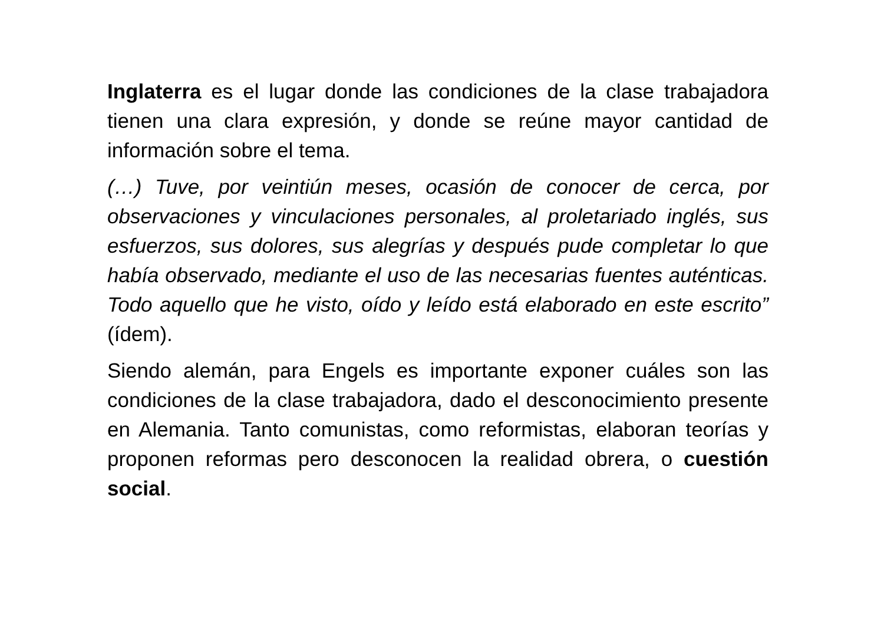Inglaterra es el lugar donde las condiciones de la clase trabajadora tienen una clara expresión, y donde se reúne mayor cantidad de información sobre el tema.
(…) Tuve, por veintiún meses, ocasión de conocer de cerca, por observaciones y vinculaciones personales, al proletariado inglés, sus esfuerzos, sus dolores, sus alegrías y después pude completar lo que había observado, mediante el uso de las necesarias fuentes auténticas. Todo aquello que he visto, oído y leído está elaborado en este escrito” (ídem).
Siendo alemán, para Engels es importante exponer cuáles son las condiciones de la clase trabajadora, dado el desconocimiento presente en Alemania. Tanto comunistas, como reformistas, elaboran teorías y proponen reformas pero desconocen la realidad obrera, o cuestión social.